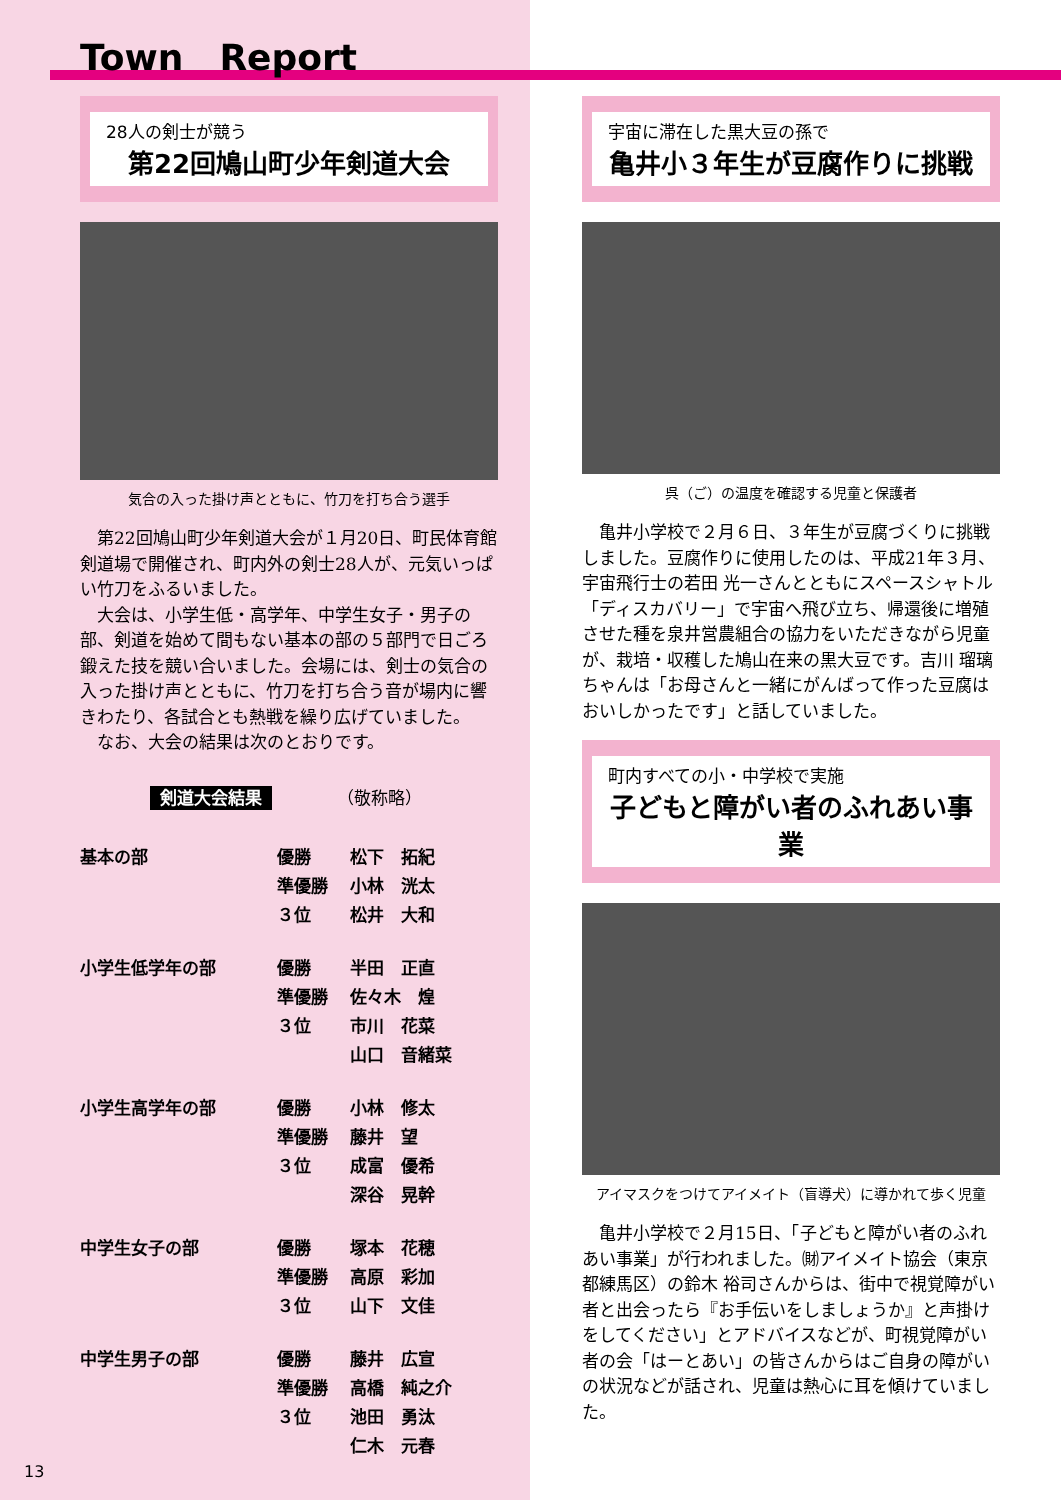Town　Report
28人の剣士が競う
第22回鳩山町少年剣道大会
気合の入った掛け声とともに、竹刀を打ち合う選手
第22回鳩山町少年剣道大会が１月20日、町民体育館剣道場で開催され、町内外の剣士28人が、元気いっぱい竹刀をふるいました。
大会は、小学生低・高学年、中学生女子・男子の部、剣道を始めて間もない基本の部の５部門で日ごろ鍛えた技を競い合いました。会場には、剣士の気合の入った掛け声とともに、竹刀を打ち合う音が場内に響きわたり、各試合とも熱戦を繰り広げていました。
なお、大会の結果は次のとおりです。
剣道大会結果 （敬称略）
| 基本の部 | 優勝 | 松下 拓紀 |
| | 準優勝 | 小林 洸太 |
| | ３位 | 松井 大和 |
| 小学生低学年の部 | 優勝 | 半田 正直 |
| | 準優勝 | 佐々木 煌 |
| | ３位 | 市川 花菜 |
| | | 山口 音緒菜 |
| 小学生高学年の部 | 優勝 | 小林 修太 |
| | 準優勝 | 藤井 望 |
| | ３位 | 成富 優希 |
| | | 深谷 晃幹 |
| 中学生女子の部 | 優勝 | 塚本 花穂 |
| | 準優勝 | 高原 彩加 |
| | ３位 | 山下 文佳 |
| 中学生男子の部 | 優勝 | 藤井 広宣 |
| | 準優勝 | 高橋 純之介 |
| | ３位 | 池田 勇汰 |
| | | 仁木 元春 |
宇宙に滞在した黒大豆の孫で
亀井小３年生が豆腐作りに挑戦
呉（ご）の温度を確認する児童と保護者
亀井小学校で２月６日、３年生が豆腐づくりに挑戦しました。豆腐作りに使用したのは、平成21年３月、宇宙飛行士の若田 光一さんとともにスペースシャトル「ディスカバリー」で宇宙へ飛び立ち、帰還後に増殖させた種を泉井営農組合の協力をいただきながら児童が、栽培・収穫した鳩山在来の黒大豆です。吉川 瑠璃ちゃんは「お母さんと一緒にがんばって作った豆腐はおいしかったです」と話していました。
町内すべての小・中学校で実施
子どもと障がい者のふれあい事業
アイマスクをつけてアイメイト（盲導犬）に導かれて歩く児童
亀井小学校で２月15日、「子どもと障がい者のふれあい事業」が行われました。㈶アイメイト協会（東京都練馬区）の鈴木 裕司さんからは、街中で視覚障がい者と出会ったら『お手伝いをしましょうか』と声掛けをしてください」とアドバイスなどが、町視覚障がい者の会「はーとあい」の皆さんからはご自身の障がいの状況などが話され、児童は熱心に耳を傾けていました。
13